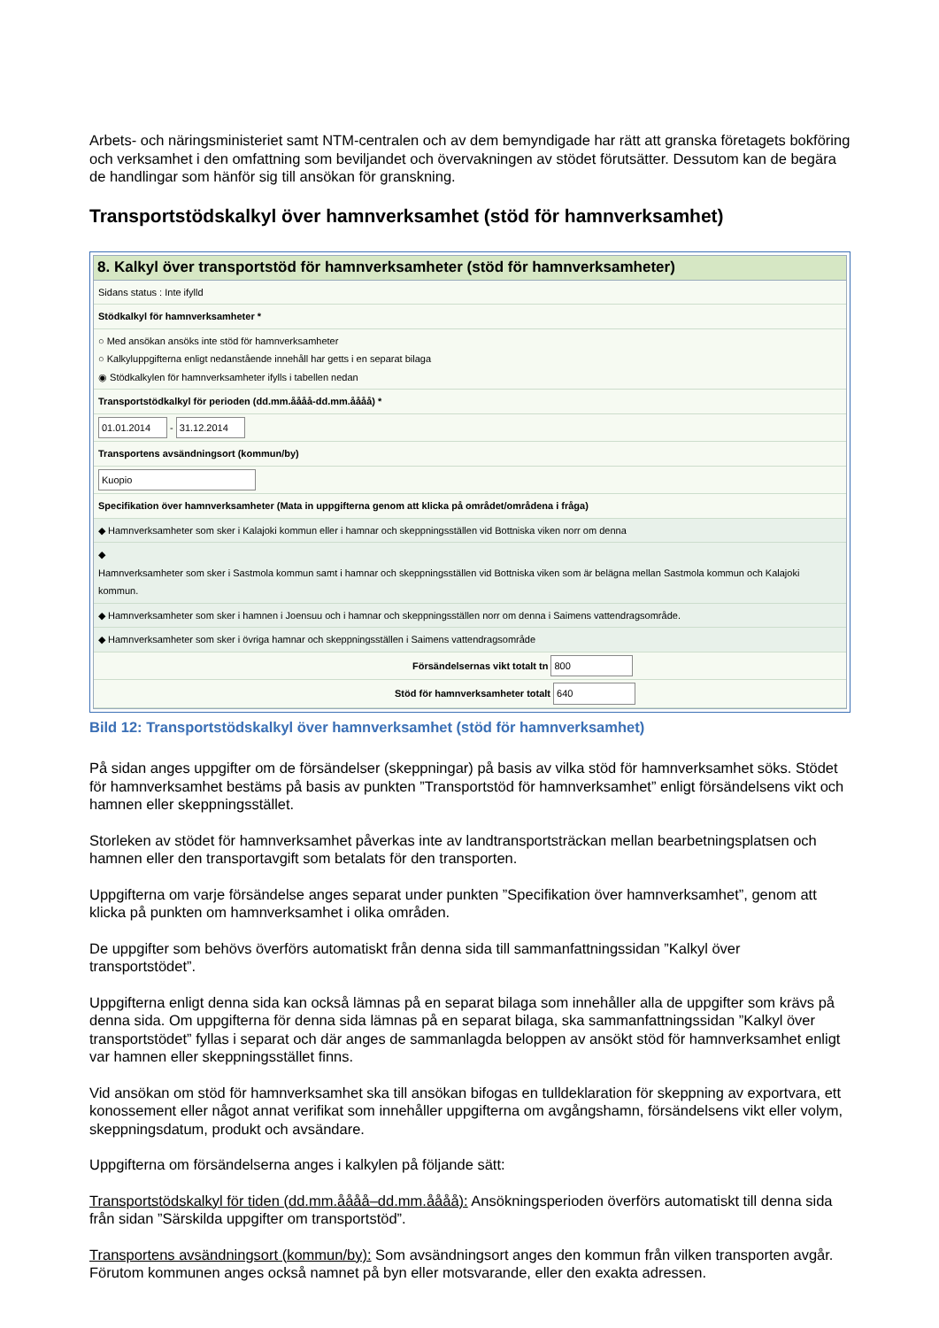Arbets- och näringsministeriet samt NTM-centralen och av dem bemyndigade har rätt att granska företagets bokföring och verksamhet i den omfattning som beviljandet och övervakningen av stödet förutsätter. Dessutom kan de begära de handlingar som hänför sig till ansökan för granskning.
Transportstödskalkyl över hamnverksamhet (stöd för hamnverksamhet)
8. Kalkyl över transportstöd för hamnverksamheter (stöd för hamnverksamheter)
Sidans status : Inte ifylld
Stödkalkyl för hamnverksamheter *
○ Med ansökan ansöks inte stöd för hamnverksamheter
○ Kalkyluppgifterna enligt nedanstående innehåll har getts i en separat bilaga
◉ Stödkalkylen för hamnverksamheter ifylls i tabellen nedan
Transportstödkalkyl för perioden (dd.mm.åååå-dd.mm.åååå) *
01.01.2014 - 31.12.2014
Transportens avsändningsort (kommun/by)
Kuopio
Specifikation över hamnverksamheter (Mata in uppgifterna genom att klicka på området/områdena i fråga)
◆ Hamnverksamheter som sker i Kalajoki kommun eller i hamnar och skeppningsställen vid Bottniska viken norr om denna
◆
Hamnverksamheter som sker i Sastmola kommun samt i hamnar och skeppningsställen vid Bottniska viken som är belägna mellan Sastmola kommun och Kalajoki kommun.
◆ Hamnverksamheter som sker i hamnen i Joensuu och i hamnar och skeppningsställen norr om denna i Saimens vattendragsområde.
◆ Hamnverksamheter som sker i övriga hamnar och skeppningsställen i Saimens vattendragsområde
Försändelsernas vikt totalt tn 800
Stöd för hamnverksamheter totalt 640
Bild 12: Transportstödskalkyl över hamnverksamhet (stöd för hamnverksamhet)
På sidan anges uppgifter om de försändelser (skeppningar) på basis av vilka stöd för hamnverksamhet söks. Stödet för hamnverksamhet bestäms på basis av punkten ”Transportstöd för hamnverksamhet” enligt försändelsens vikt och hamnen eller skeppningsstället.
Storleken av stödet för hamnverksamhet påverkas inte av landtransportsträckan mellan bearbetningsplatsen och hamnen eller den transportavgift som betalats för den transporten.
Uppgifterna om varje försändelse anges separat under punkten ”Specifikation över hamnverksamhet”, genom att klicka på punkten om hamnverksamhet i olika områden.
De uppgifter som behövs överförs automatiskt från denna sida till sammanfattningssidan ”Kalkyl över transportstödet”.
Uppgifterna enligt denna sida kan också lämnas på en separat bilaga som innehåller alla de uppgifter som krävs på denna sida. Om uppgifterna för denna sida lämnas på en separat bilaga, ska sammanfattningssidan ”Kalkyl över transportstödet” fyllas i separat och där anges de sammanlagda beloppen av ansökt stöd för hamnverksamhet enligt var hamnen eller skeppningsstället finns.
Vid ansökan om stöd för hamnverksamhet ska till ansökan bifogas en tulldeklaration för skeppning av exportvara, ett konossement eller något annat verifikat som innehåller uppgifterna om avgångshamn, försändelsens vikt eller volym, skeppningsdatum, produkt och avsändare.
Uppgifterna om försändelserna anges i kalkylen på följande sätt:
Transportstödskalkyl för tiden (dd.mm.åååå–dd.mm.åååå): Ansökningsperioden överförs automatiskt till denna sida från sidan ”Särskilda uppgifter om transportstöd”.
Transportens avsändningsort (kommun/by): Som avsändningsort anges den kommun från vilken transporten avgår. Förutom kommunen anges också namnet på byn eller motsvarande, eller den exakta adressen.